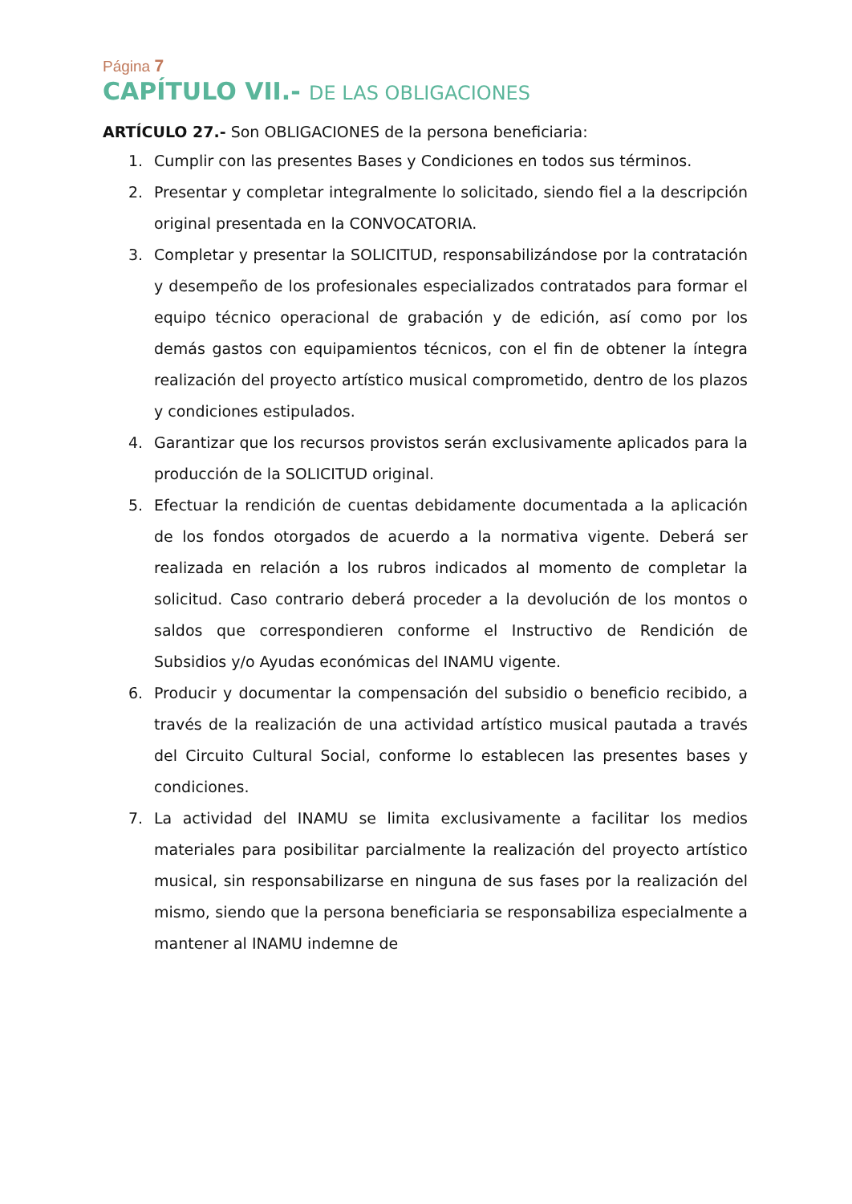Página 7
CAPÍTULO VII.- DE LAS OBLIGACIONES
ARTÍCULO 27.- Son OBLIGACIONES de la persona beneficiaria:
1. Cumplir con las presentes Bases y Condiciones en todos sus términos.
2. Presentar y completar integralmente lo solicitado, siendo fiel a la descripción original presentada en la CONVOCATORIA.
3. Completar y presentar la SOLICITUD, responsabilizándose por la contratación y desempeño de los profesionales especializados contratados para formar el equipo técnico operacional de grabación y de edición, así como por los demás gastos con equipamientos técnicos, con el fin de obtener la íntegra realización del proyecto artístico musical comprometido, dentro de los plazos y condiciones estipulados.
4. Garantizar que los recursos provistos serán exclusivamente aplicados para la producción de la SOLICITUD original.
5. Efectuar la rendición de cuentas debidamente documentada a la aplicación de los fondos otorgados de acuerdo a la normativa vigente. Deberá ser realizada en relación a los rubros indicados al momento de completar la solicitud. Caso contrario deberá proceder a la devolución de los montos o saldos que correspondieren conforme el Instructivo de Rendición de Subsidios y/o Ayudas económicas del INAMU vigente.
6. Producir y documentar la compensación del subsidio o beneficio recibido, a través de la realización de una actividad artístico musical pautada a través del Circuito Cultural Social, conforme lo establecen las presentes bases y condiciones.
7. La actividad del INAMU se limita exclusivamente a facilitar los medios materiales para posibilitar parcialmente la realización del proyecto artístico musical, sin responsabilizarse en ninguna de sus fases por la realización del mismo, siendo que la persona beneficiaria se responsabiliza especialmente a mantener al INAMU indemne de